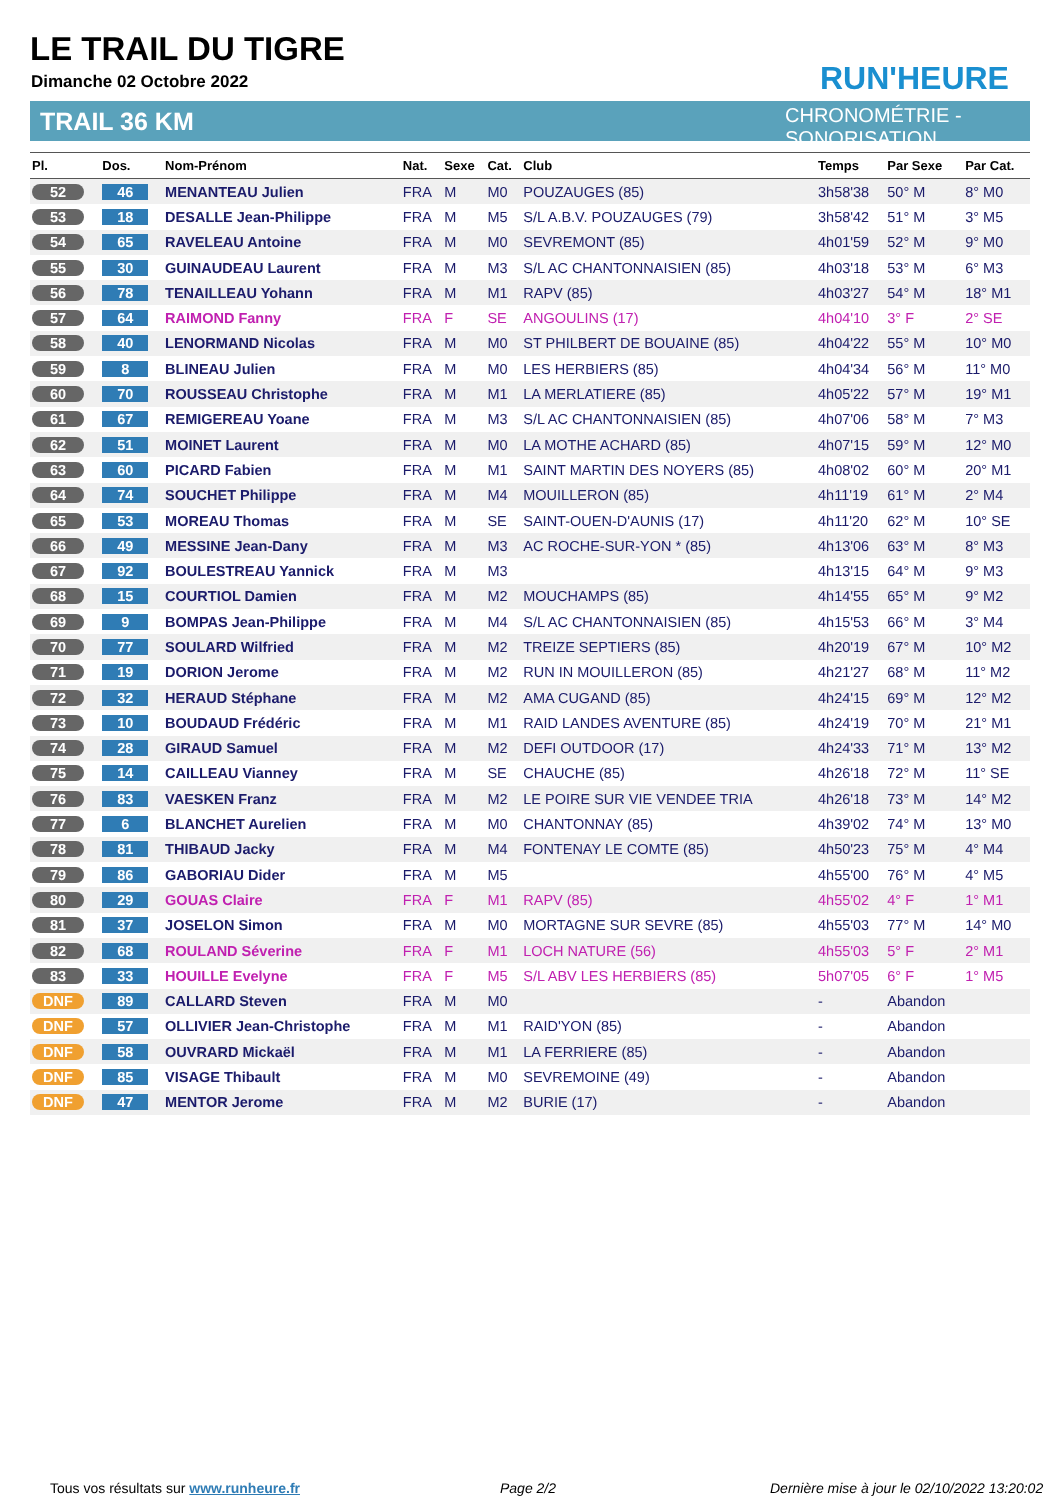LE TRAIL DU TIGRE
Dimanche 02 Octobre 2022
TRAIL 36 KM
RUN'HEURE
CHRONOMÉTRIE - SONORISATION
| Pl. | Dos. | Nom-Prénom | Nat. | Sexe | Cat. | Club | Temps | Par Sexe | Par Cat. |
| --- | --- | --- | --- | --- | --- | --- | --- | --- | --- |
| 52 | 46 | MENANTEAU Julien | FRA | M | M0 | POUZAUGES (85) | 3h58'38 | 50° M | 8° M0 |
| 53 | 18 | DESALLE Jean-Philippe | FRA | M | M5 | S/L A.B.V. POUZAUGES (79) | 3h58'42 | 51° M | 3° M5 |
| 54 | 65 | RAVELEAU Antoine | FRA | M | M0 | SEVREMONT (85) | 4h01'59 | 52° M | 9° M0 |
| 55 | 30 | GUINAUDEAU Laurent | FRA | M | M3 | S/L AC CHANTONNAISIEN (85) | 4h03'18 | 53° M | 6° M3 |
| 56 | 78 | TENAILLEAU Yohann | FRA | M | M1 | RAPV (85) | 4h03'27 | 54° M | 18° M1 |
| 57 | 64 | RAIMOND Fanny | FRA | F | SE | ANGOULINS (17) | 4h04'10 | 3° F | 2° SE |
| 58 | 40 | LENORMAND Nicolas | FRA | M | M0 | ST PHILBERT DE BOUAINE (85) | 4h04'22 | 55° M | 10° M0 |
| 59 | 8 | BLINEAU Julien | FRA | M | M0 | LES HERBIERS (85) | 4h04'34 | 56° M | 11° M0 |
| 60 | 70 | ROUSSEAU Christophe | FRA | M | M1 | LA MERLATIERE (85) | 4h05'22 | 57° M | 19° M1 |
| 61 | 67 | REMIGEREAU Yoane | FRA | M | M3 | S/L AC CHANTONNAISIEN (85) | 4h07'06 | 58° M | 7° M3 |
| 62 | 51 | MOINET Laurent | FRA | M | M0 | LA MOTHE ACHARD (85) | 4h07'15 | 59° M | 12° M0 |
| 63 | 60 | PICARD Fabien | FRA | M | M1 | SAINT MARTIN DES NOYERS (85) | 4h08'02 | 60° M | 20° M1 |
| 64 | 74 | SOUCHET Philippe | FRA | M | M4 | MOUILLERON (85) | 4h11'19 | 61° M | 2° M4 |
| 65 | 53 | MOREAU Thomas | FRA | M | SE | SAINT-OUEN-D'AUNIS (17) | 4h11'20 | 62° M | 10° SE |
| 66 | 49 | MESSINE Jean-Dany | FRA | M | M3 | AC ROCHE-SUR-YON * (85) | 4h13'06 | 63° M | 8° M3 |
| 67 | 92 | BOULESTREAU Yannick | FRA | M | M3 | | 4h13'15 | 64° M | 9° M3 |
| 68 | 15 | COURTIOL Damien | FRA | M | M2 | MOUCHAMPS (85) | 4h14'55 | 65° M | 9° M2 |
| 69 | 9 | BOMPAS Jean-Philippe | FRA | M | M4 | S/L AC CHANTONNAISIEN (85) | 4h15'53 | 66° M | 3° M4 |
| 70 | 77 | SOULARD Wilfried | FRA | M | M2 | TREIZE SEPTIERS (85) | 4h20'19 | 67° M | 10° M2 |
| 71 | 19 | DORION Jerome | FRA | M | M2 | RUN IN MOUILLERON (85) | 4h21'27 | 68° M | 11° M2 |
| 72 | 32 | HERAUD Stéphane | FRA | M | M2 | AMA CUGAND (85) | 4h24'15 | 69° M | 12° M2 |
| 73 | 10 | BOUDAUD Frédéric | FRA | M | M1 | RAID LANDES AVENTURE (85) | 4h24'19 | 70° M | 21° M1 |
| 74 | 28 | GIRAUD Samuel | FRA | M | M2 | DEFI OUTDOOR (17) | 4h24'33 | 71° M | 13° M2 |
| 75 | 14 | CAILLEAU Vianney | FRA | M | SE | CHAUCHE (85) | 4h26'18 | 72° M | 11° SE |
| 76 | 83 | VAESKEN Franz | FRA | M | M2 | LE POIRE SUR VIE VENDEE TRIA | 4h26'18 | 73° M | 14° M2 |
| 77 | 6 | BLANCHET Aurelien | FRA | M | M0 | CHANTONNAY (85) | 4h39'02 | 74° M | 13° M0 |
| 78 | 81 | THIBAUD Jacky | FRA | M | M4 | FONTENAY LE COMTE (85) | 4h50'23 | 75° M | 4° M4 |
| 79 | 86 | GABORIAU Dider | FRA | M | M5 | | 4h55'00 | 76° M | 4° M5 |
| 80 | 29 | GOUAS Claire | FRA | F | M1 | RAPV (85) | 4h55'02 | 4° F | 1° M1 |
| 81 | 37 | JOSELON Simon | FRA | M | M0 | MORTAGNE SUR SEVRE (85) | 4h55'03 | 77° M | 14° M0 |
| 82 | 68 | ROULAND Séverine | FRA | F | M1 | LOCH NATURE (56) | 4h55'03 | 5° F | 2° M1 |
| 83 | 33 | HOUILLE Evelyne | FRA | F | M5 | S/L ABV LES HERBIERS (85) | 5h07'05 | 6° F | 1° M5 |
| DNF | 89 | CALLARD Steven | FRA | M | M0 | | - | Abandon | |
| DNF | 57 | OLLIVIER Jean-Christophe | FRA | M | M1 | RAID'YON (85) | - | Abandon | |
| DNF | 58 | OUVRARD Mickaël | FRA | M | M1 | LA FERRIERE (85) | - | Abandon | |
| DNF | 85 | VISAGE Thibault | FRA | M | M0 | SEVREMOINE (49) | - | Abandon | |
| DNF | 47 | MENTOR Jerome | FRA | M | M2 | BURIE (17) | - | Abandon | |
Tous vos résultats sur www.runheure.fr
Page 2/2
Dernière mise à jour le 02/10/2022 13:20:02